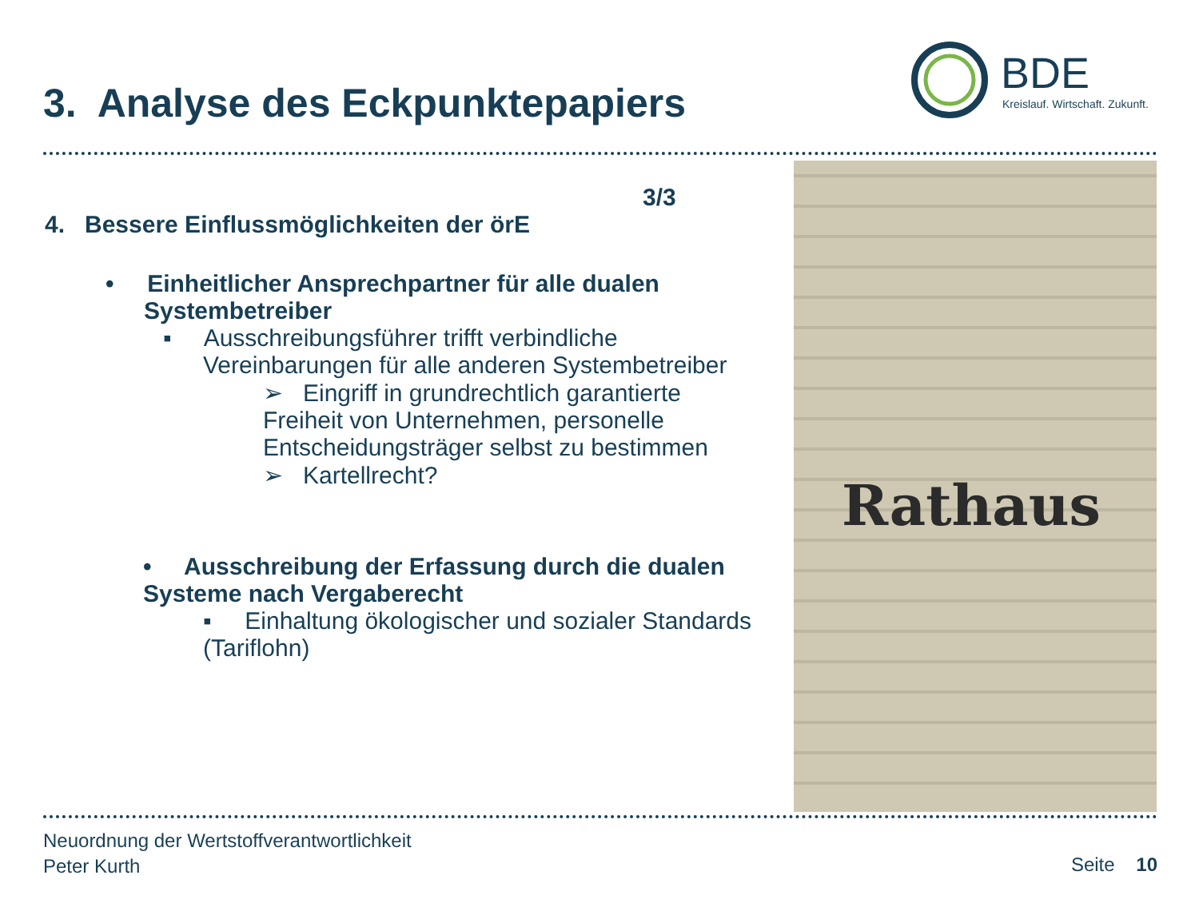3. Analyse des Eckpunktepapiers
BDE
Kreislauf. Wirtschaft. Zukunft.
Rathaus
3/3
4. Bessere Einflussmöglichkeiten der örE
• Einheitlicher Ansprechpartner für alle dualen Systembetreiber
▪ Ausschreibungsführer trifft verbindliche Vereinbarungen für alle anderen Systembetreiber
➢ Eingriff in grundrechtlich garantierte Freiheit von Unternehmen, personelle Entscheidungsträger selbst zu bestimmen
➢ Kartellrecht?
• Ausschreibung der Erfassung durch die dualen Systeme nach Vergaberecht
▪ Einhaltung ökologischer und sozialer Standards (Tariflohn)
Neuordnung der Wertstoffverantwortlichkeit
Peter Kurth
Seite 10